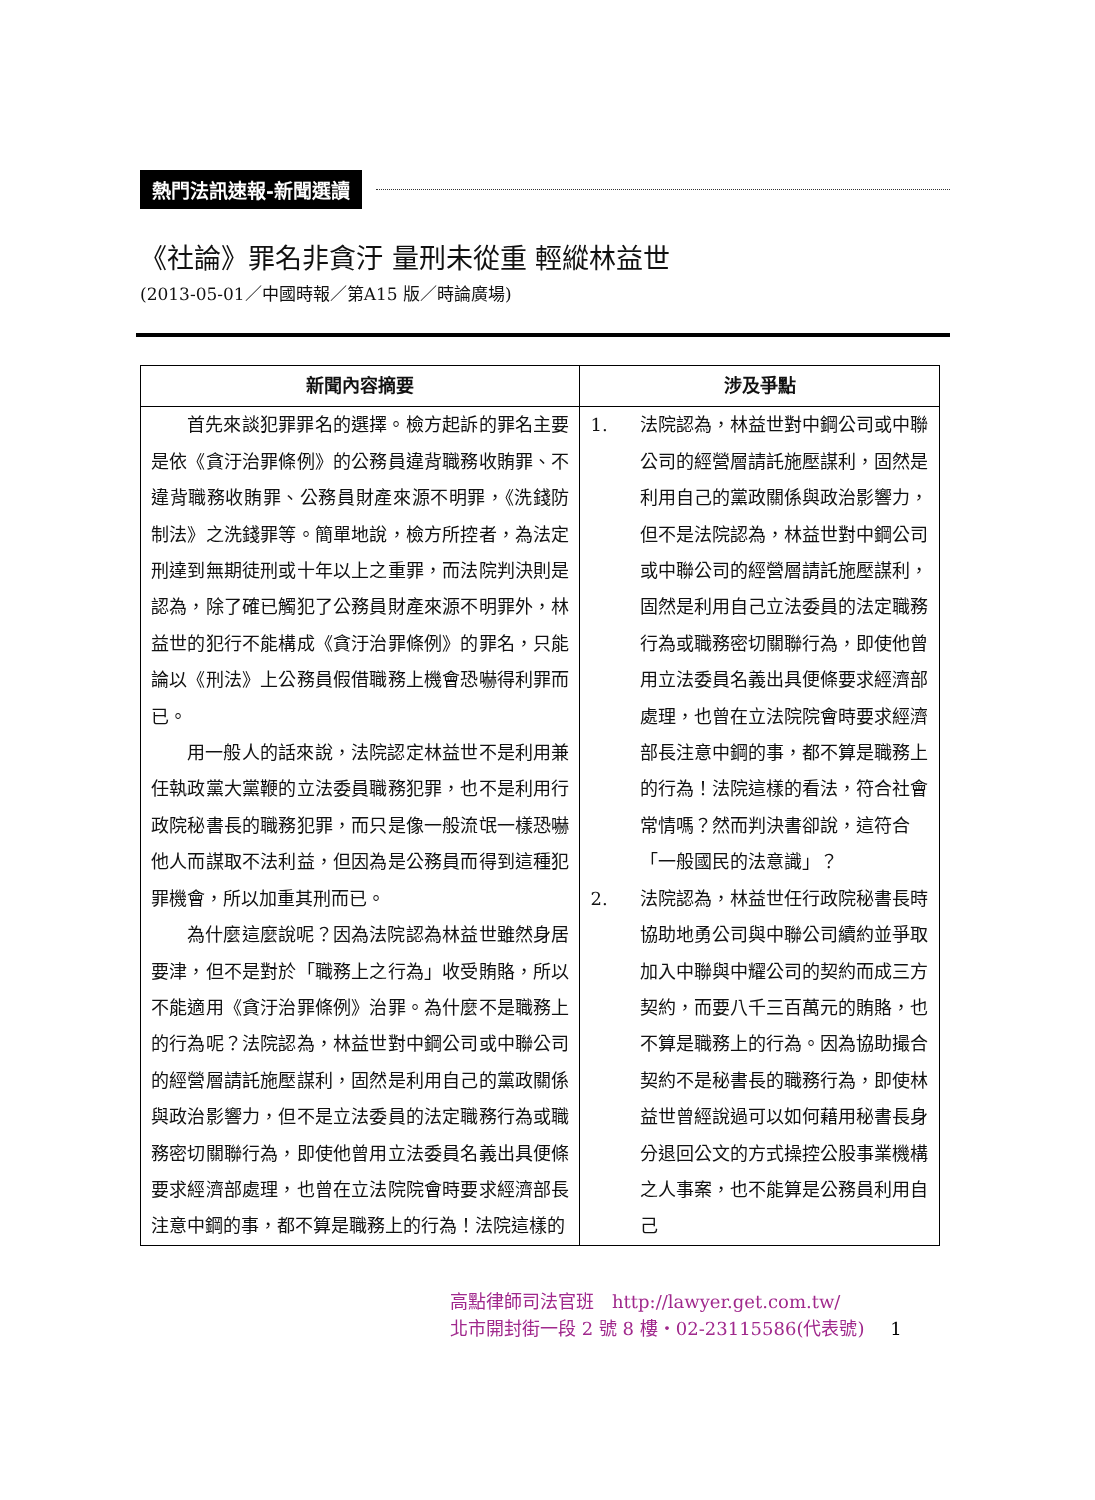熱門法訊速報-新聞選讀
《社論》罪名非貪汙 量刑未從重 輕縱林益世
(2013-05-01／中國時報／第A15 版／時論廣場)
| 新聞內容摘要 | 涉及爭點 |
| --- | --- |
| 首先來談犯罪罪名的選擇。檢方起訴的罪名主要是依《貪汙治罪條例》的公務員違背職務收賄罪、不違背職務收賄罪、公務員財產來源不明罪，《洗錢防制法》之洗錢罪等。簡單地說，檢方所控者，為法定刑達到無期徒刑或十年以上之重罪，而法院判決則是認為，除了確已觸犯了公務員財產來源不明罪外，林益世的犯行不能構成《貪汙治罪條例》的罪名，只能論以《刑法》上公務員假借職務上機會恐嚇得利罪而已。 用一般人的話來說，法院認定林益世不是利用兼任執政黨大黨鞭的立法委員職務犯罪，也不是利用行政院秘書長的職務犯罪，而只是像一般流氓一樣恐嚇他人而謀取不法利益，但因為是公務員而得到這種犯罪機會，所以加重其刑而已。 為什麼這麼說呢？因為法院認為林益世雖然身居要津，但不是對於「職務上之行為」收受賄賂，所以不能適用《貪汙治罪條例》治罪。為什麼不是職務上的行為呢？法院認為，林益世對中鋼公司或中聯公司的經營層請託施壓謀利，固然是利用自己的黨政關係與政治影響力，但不是立法委員的法定職務行為或職務密切關聯行為，即使他曾用立法委員名義出具便條要求經濟部處理，也曾在立法院院會時要求經濟部長注意中鋼的事，都不算是職務上的行為！法院這樣的 | 1. 法院認為，林益世對中鋼公司或中聯公司的經營層請託施壓謀利，固然是利用自己的黨政關係與政治影響力，但不是法院認為，林益世對中鋼公司或中聯公司的經營層請託施壓謀利，固然是利用自己立法委員的法定職務行為或職務密切關聯行為，即使他曾用立法委員名義出具便條要求經濟部處理，也曾在立法院院會時要求經濟部長注意中鋼的事，都不算是職務上的行為！法院這樣的看法，符合社會常情嗎？然而判決書卻說，這符合「一般國民的法意識」？ 2. 法院認為，林益世任行政院秘書長時協助地勇公司與中聯公司續約並爭取加入中聯與中耀公司的契約而成三方契約，而要八千三百萬元的賄賂，也不算是職務上的行為。因為協助撮合契約不是秘書長的職務行為，即使林益世曾經說過可以如何藉用秘書長身分退回公文的方式操控公股事業機構之人事案，也不能算是公務員利用自己 |
高點律師司法官班　http://lawyer.get.com.tw/
北市開封街一段 2 號 8 樓・02-23115586(代表號) 1